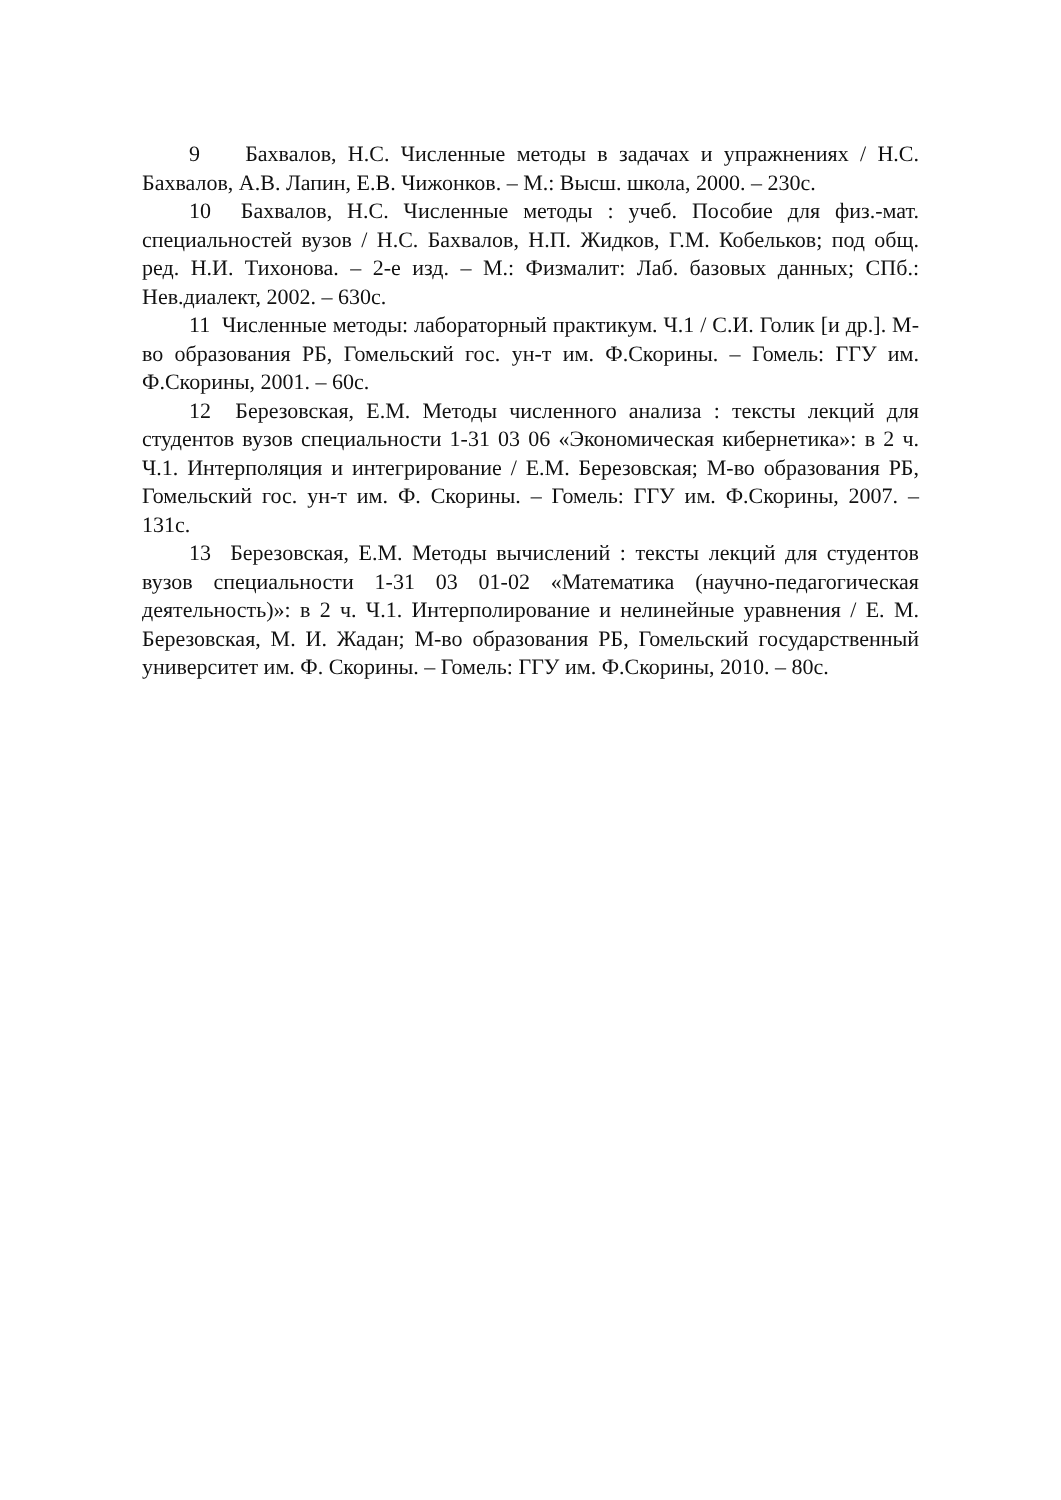9 Бахвалов, Н.С. Численные методы в задачах и упражнениях / Н.С. Бахвалов, А.В. Лапин, Е.В. Чижонков. – М.: Высш. школа, 2000. – 230с.
10 Бахвалов, Н.С. Численные методы : учеб. Пособие для физ.-мат. специальностей вузов / Н.С. Бахвалов, Н.П. Жидков, Г.М. Кобельков; под общ. ред. Н.И. Тихонова. – 2-е изд. – М.: Физмалит: Лаб. базовых данных; СПб.: Нев.диалект, 2002. – 630с.
11 Численные методы: лабораторный практикум. Ч.1 / С.И. Голик [и др.]. М-во образования РБ, Гомельский гос. ун-т им. Ф.Скорины. – Гомель: ГГУ им. Ф.Скорины, 2001. – 60с.
12 Березовская, Е.М. Методы численного анализа : тексты лекций для студентов вузов специальности 1-31 03 06 «Экономическая кибернетика»: в 2 ч. Ч.1. Интерполяция и интегрирование / Е.М. Березовская; М-во образования РБ, Гомельский гос. ун-т им. Ф. Скорины. – Гомель: ГГУ им. Ф.Скорины, 2007. – 131с.
13 Березовская, Е.М. Методы вычислений : тексты лекций для студентов вузов специальности 1-31 03 01-02 «Математика (научно-педагогическая деятельность)»: в 2 ч. Ч.1. Интерполирование и нелинейные уравнения / Е. М. Березовская, М. И. Жадан; М-во образования РБ, Гомельский государственный университет им. Ф. Скорины. – Гомель: ГГУ им. Ф.Скорины, 2010. – 80с.